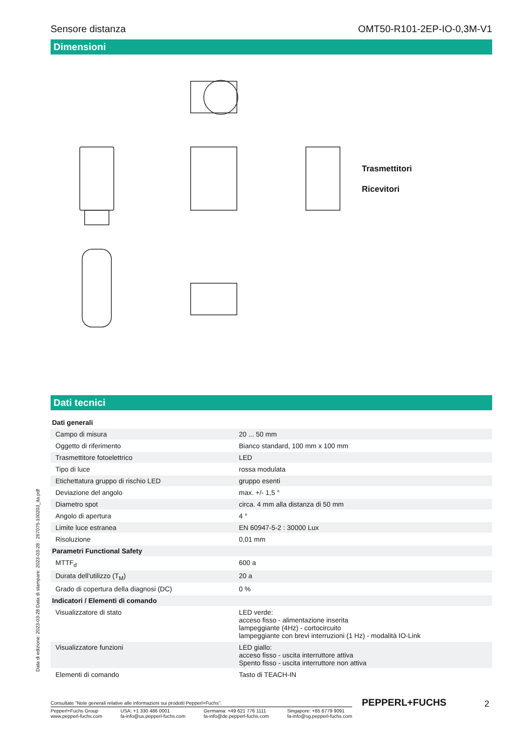Sensore distanza OMT50-R101-2EP-IO-0,3M-V1
Dimensioni
Trasmettitori
Ricevitori
Dati tecnici
| Dati generali | | |
| Campo di misura | | 20 ... 50 mm |
| Oggetto di riferimento | | Bianco standard, 100 mm x 100 mm |
| Trasmettitore fotoelettrico | | LED |
| Tipo di luce | | rossa modulata |
| Etichettatura gruppo di rischio LED | | gruppo esenti |
| Deviazione del angolo | | max. +/- 1,5 ° |
| Diametro spot | | circa. 4 mm alla distanza di 50 mm |
| Angolo di apertura | | 4 ° |
| Limite luce estranea | | EN 60947-5-2 : 30000 Lux |
| Risoluzione | | 0,01 mm |
| Parametri Functional Safety | | |
| MTTF<sub>d</sub> | | 600 a |
| Durata dell'utilizzo (T<sub>M</sub>) | | 20 a |
| Grado di copertura della diagnosi (DC) | | 0 % |
| Indicatori / Elementi di comando | | |
| Visualizzatore di stato | | LED verde: acceso fisso - alimentazione inserita lampeggiante (4Hz) - cortocircuito lampeggiante con brevi interruzioni (1 Hz) - modalità IO-Link |
| Visualizzatore funzioni | | LED giallo: acceso fisso - uscita interruttore attiva Spento fisso - uscita interruttore non attiva |
| Elementi di comando | | Tasto di TEACH-IN |
Consultate "Note generali relative alle informazioni sui prodotti Pepperl+Fuchs".
Pepperl+Fuchs Group
www.pepperl-fuchs.com USA: +1 330 486 0001
fa-info@us.pepperl-fuchs.com Germania: +49 621 776 1111
fa-info@de.pepperl-fuchs.com Singapore: +65 6779 9091
fa-info@sg.pepperl-fuchs.com
Data di edizione: 2023-03-28 Data di stampare: 2023-03-28 : 267075-100203_ita.pdf
PEPPERL+FUCHS 2